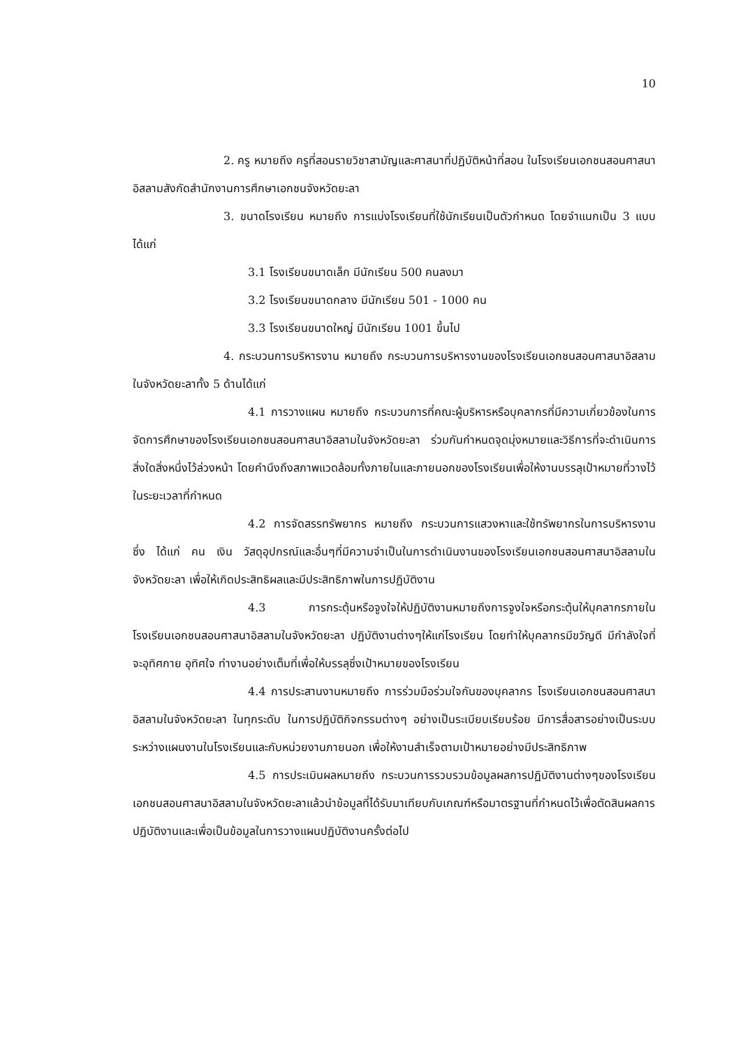10
2. ครู หมายถึง ครูที่สอนรายวิชาสามัญและศาสนาที่ปฏิบัติหน้าที่สอน ในโรงเรียนเอกชนสอนศาสนาอิสลามสังกัดสำนักงานการศึกษาเอกชนจังหวัดยะลา
3. ขนาดโรงเรียน หมายถึง การแบ่งโรงเรียนที่ใช้นักเรียนเป็นตัวกำหนด โดยจำแนกเป็น 3 แบบ ได้แก่
3.1 โรงเรียนขนาดเล็ก มีนักเรียน 500 คนลงมา
3.2 โรงเรียนขนาดกลาง มีนักเรียน 501 - 1000 คน
3.3 โรงเรียนขนาดใหญ่ มีนักเรียน 1001 ขึ้นไป
4. กระบวนการบริหารงาน หมายถึง กระบวนการบริหารงานของโรงเรียนเอกชนสอนศาสนาอิสลามในจังหวัดยะลาทั้ง 5 ด้านได้แก่
4.1 การวางแผน หมายถึง กระบวนการที่คณะผู้บริหารหรือบุคลากรที่มีความเกี่ยวข้องในการจัดการศึกษาของโรงเรียนเอกชนสอนศาสนาอิสลามในจังหวัดยะลา ร่วมกันกำหนดจุดมุ่งหมายและวิธีการที่จะดำเนินการสิ่งใดสิ่งหนึ่งไว้ล่วงหน้า โดยคำนึงถึงสภาพแวดล้อมทั้งภายในและภายนอกของโรงเรียนเพื่อให้งานบรรลุเป้าหมายที่วางไว้ในระยะเวลาที่กำหนด
4.2 การจัดสรรทรัพยากร หมายถึง กระบวนการแสวงหาและใช้ทรัพยากรในการบริหารงาน ซึ่ง ได้แก่ คน เงิน วัสดุอุปกรณ์และอื่นๆที่มีความจำเป็นในการดำเนินงานของโรงเรียนเอกชนสอนศาสนาอิสลามในจังหวัดยะลา เพื่อให้เกิดประสิทธิผลและมีประสิทธิภาพในการปฏิบัติงาน
4.3 การกระตุ้นหรือจูงใจให้ปฏิบัติงานหมายถึงการจูงใจหรือกระตุ้นให้บุคลากรภายใน โรงเรียนเอกชนสอนศาสนาอิสลามในจังหวัดยะลา ปฏิบัติงานต่างๆให้แก่โรงเรียน โดยทำให้บุคลากรมีขวัญดี มีกำลังใจที่จะอุทิศกาย อุทิศใจ ทำงานอย่างเต็มที่เพื่อให้บรรลุซึ่งเป้าหมายของโรงเรียน
4.4 การประสานงานหมายถึง การร่วมมือร่วมใจกันของบุคลากร โรงเรียนเอกชนสอนศาสนาอิสลามในจังหวัดยะลา ในทุกระดับ ในการปฏิบัติกิจกรรมต่างๆ อย่างเป็นระเบียบเรียบร้อย มีการสื่อสารอย่างเป็นระบบระหว่างแผนงานในโรงเรียนและกับหน่วยงานภายนอก เพื่อให้งานสำเร็จตามเป้าหมายอย่างมีประสิทธิภาพ
4.5 การประเมินผลหมายถึง กระบวนการรวบรวมข้อมูลผลการปฏิบัติงานต่างๆของโรงเรียนเอกชนสอนศาสนาอิสลามในจังหวัดยะลาแล้วนำข้อมูลที่ได้รับมาเทียบกับเกณฑ์หรือมาตรฐานที่กำหนดไว้เพื่อตัดสินผลการปฏิบัติงานและเพื่อเป็นข้อมูลในการวางแผนปฏิบัติงานครั้งต่อไป